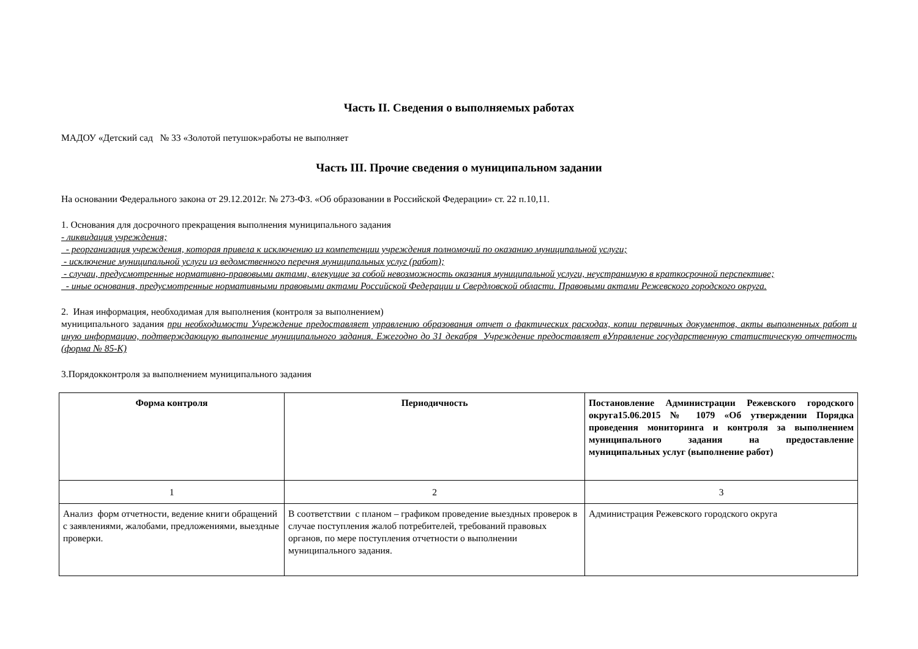Часть II. Сведения о выполняемых работах
МАДОУ «Детский сад № 33 «Золотой петушок»работы не выполняет
Часть III. Прочие сведения о муниципальном задании
На основании Федерального закона от 29.12.2012г. № 273-ФЗ. «Об образовании в Российской Федерации» ст. 22 п.10,11.
1. Основания для досрочного прекращения выполнения муниципального задания
- ликвидация учреждения;
- реорганизация учреждения, которая привела к исключению из компетенции учреждения полномочий по оказанию муниципальной услуги;
- исключение муниципальной услуги из ведомственного перечня муниципальных услуг (работ);
- случаи, предусмотренные нормативно-правовыми актами, влекущие за собой невозможность оказания муниципальной услуги, неустранимую в краткосрочной перспективе;
- иные основания, предусмотренные нормативными правовыми актами Российской Федерации и Свердловской области. Правовыми актами Режевского городского округа.
2. Иная информация, необходимая для выполнения (контроля за выполнением)
муниципального задания при необходимости Учреждение предоставляет управлению образования отчет о фактических расходах, копии первичных документов, акты выполненных работ и иную информацию, подтверждающую выполнение муниципального задания. Ежегодно до 31 декабря Учреждение предоставляет вУправление государственную статистическую отчетность (форма № 85-К)
3.Порядокконтроля за выполнением муниципального задания
| Форма контроля | Периодичность | Постановление Администрации Режевского городского округа15.06.2015 № 1079 «Об утверждении Порядка проведения мониторинга и контроля за выполнением муниципального задания на предоставление муниципальных услуг (выполнение работ) |
| --- | --- | --- |
| 1 | 2 | 3 |
| Анализ форм отчетности, ведение книги обращений с заявлениями, жалобами, предложениями, выездные проверки. | В соответствии с планом – графиком проведение выездных проверок в случае поступления жалоб потребителей, требований правовых органов, по мере поступления отчетности о выполнении муниципального задания. | Администрация Режевского городского округа |